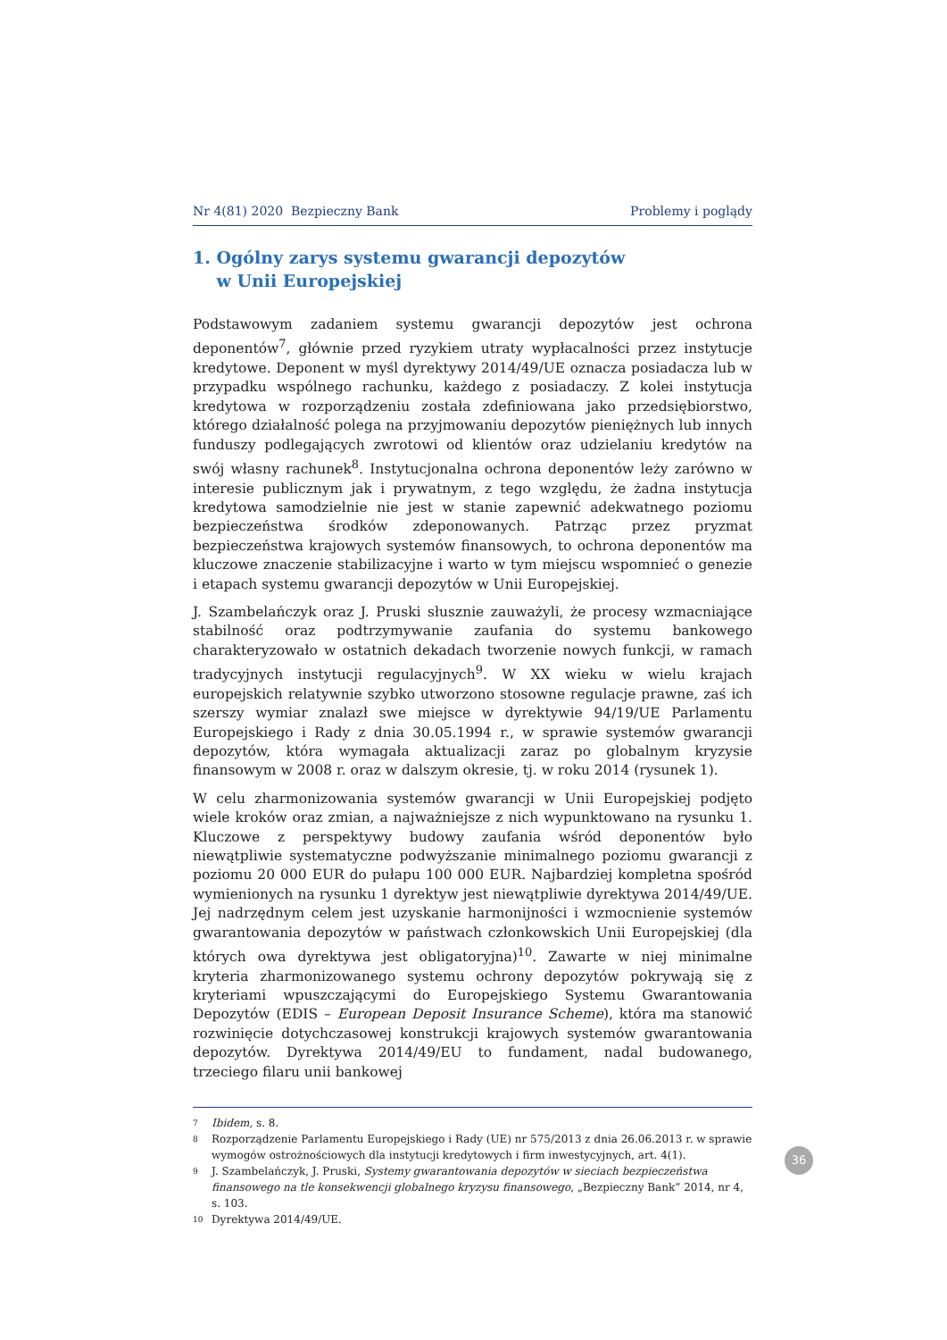Nr 4(81) 2020 Bezpieczny Bank Problemy i poglądy
1. Ogólny zarys systemu gwarancji depozytów
w Unii Europejskiej
Podstawowym zadaniem systemu gwarancji depozytów jest ochrona deponentów<sup>7</sup>, głównie przed ryzykiem utraty wypłacalności przez instytucje kredytowe. Deponent w myśl dyrektywy 2014/49/UE oznacza posiadacza lub w przypadku wspólnego rachunku, każdego z posiadaczy. Z kolei instytucja kredytowa w rozporządzeniu została zdefiniowana jako przedsiębiorstwo, którego działalność polega na przyjmowaniu depozytów pieniężnych lub innych funduszy podlegających zwrotowi od klientów oraz udzielaniu kredytów na swój własny rachunek<sup>8</sup>. Instytucjonalna ochrona deponentów leży zarówno w interesie publicznym jak i prywatnym, z tego względu, że żadna instytucja kredytowa samodzielnie nie jest w stanie zapewnić adekwatnego poziomu bezpieczeństwa środków zdeponowanych. Patrząc przez pryzmat bezpieczeństwa krajowych systemów finansowych, to ochrona deponentów ma kluczowe znaczenie stabilizacyjne i warto w tym miejscu wspomnieć o genezie i etapach systemu gwarancji depozytów w Unii Europejskiej.
J. Szambelańczyk oraz J. Pruski słusznie zauważyli, że procesy wzmacniające stabilność oraz podtrzymywanie zaufania do systemu bankowego charakteryzowało w ostatnich dekadach tworzenie nowych funkcji, w ramach tradycyjnych instytucji regulacyjnych<sup>9</sup>. W XX wieku w wielu krajach europejskich relatywnie szybko utworzono stosowne regulacje prawne, zaś ich szerszy wymiar znalazł swe miejsce w dyrektywie 94/19/UE Parlamentu Europejskiego i Rady z dnia 30.05.1994 r., w sprawie systemów gwarancji depozytów, która wymagała aktualizacji zaraz po globalnym kryzysie finansowym w 2008 r. oraz w dalszym okresie, tj. w roku 2014 (rysunek 1).
W celu zharmonizowania systemów gwarancji w Unii Europejskiej podjęto wiele kroków oraz zmian, a najważniejsze z nich wypunktowano na rysunku 1. Kluczowe z perspektywy budowy zaufania wśród deponentów było niewątpliwie systematyczne podwyższanie minimalnego poziomu gwarancji z poziomu 20 000 EUR do pułapu 100 000 EUR. Najbardziej kompletna spośród wymienionych na rysunku 1 dyrektyw jest niewątpliwie dyrektywa 2014/49/UE. Jej nadrzędnym celem jest uzyskanie harmonijności i wzmocnienie systemów gwarantowania depozytów w państwach członkowskich Unii Europejskiej (dla których owa dyrektywa jest obligatoryjna)<sup>10</sup>. Zawarte w niej minimalne kryteria zharmonizowanego systemu ochrony depozytów pokrywają się z kryteriami wpuszczającymi do Europejskiego Systemu Gwarantowania Depozytów (EDIS – European Deposit Insurance Scheme), która ma stanowić rozwinięcie dotychczasowej konstrukcji krajowych systemów gwarantowania depozytów. Dyrektywa 2014/49/EU to fundament, nadal budowanego, trzeciego filaru unii bankowej
7 Ibidem, s. 8.
8 Rozporządzenie Parlamentu Europejskiego i Rady (UE) nr 575/2013 z dnia 26.06.2013 r. w sprawie wymogów ostrożnościowych dla instytucji kredytowych i firm inwestycyjnych, art. 4(1).
9 J. Szambelańczyk, J. Pruski, Systemy gwarantowania depozytów w sieciach bezpieczeństwa finansowego na tle konsekwencji globalnego kryzysu finansowego, „Bezpieczny Bank” 2014, nr 4, s. 103.
10 Dyrektywa 2014/49/UE.
36